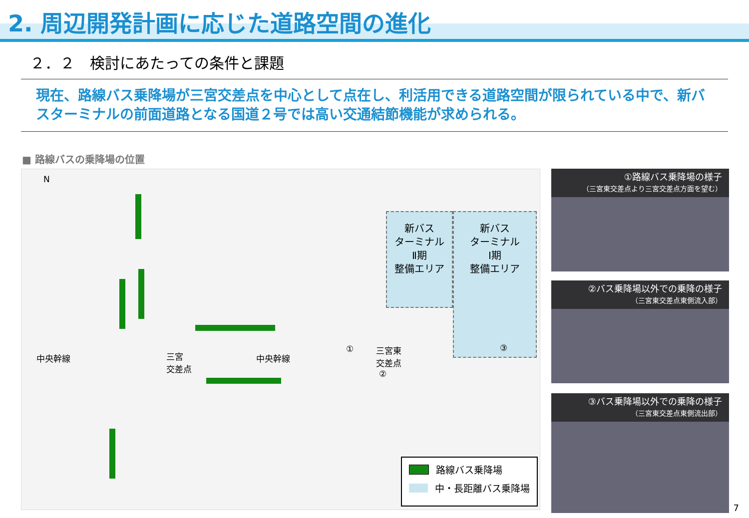2. 周辺開発計画に応じた道路空間の進化
２．２　検討にあたっての条件と課題
現在、路線バス乗降場が三宮交差点を中心として点在し、利活用できる道路空間が限られている中で、新バスターミナルの前面道路となる国道２号では高い交通結節機能が求められる。
■ 路線バスの乗降場の位置
N
新バス
ターミナル
Ⅱ期
整備エリア
新バス
ターミナル
Ⅰ期
整備エリア
中央幹線 三宮
交差点
中央幹線
三宮東
交差点
①
②
③
路線バス乗降場
中・長距離バス乗降場
①路線バス乗降場の様子
（三宮東交差点より三宮交差点方面を望む）
②バス乗降場以外での乗降の様子
（三宮東交差点東側流入部）
③バス乗降場以外での乗降の様子
（三宮東交差点東側流出部）
7